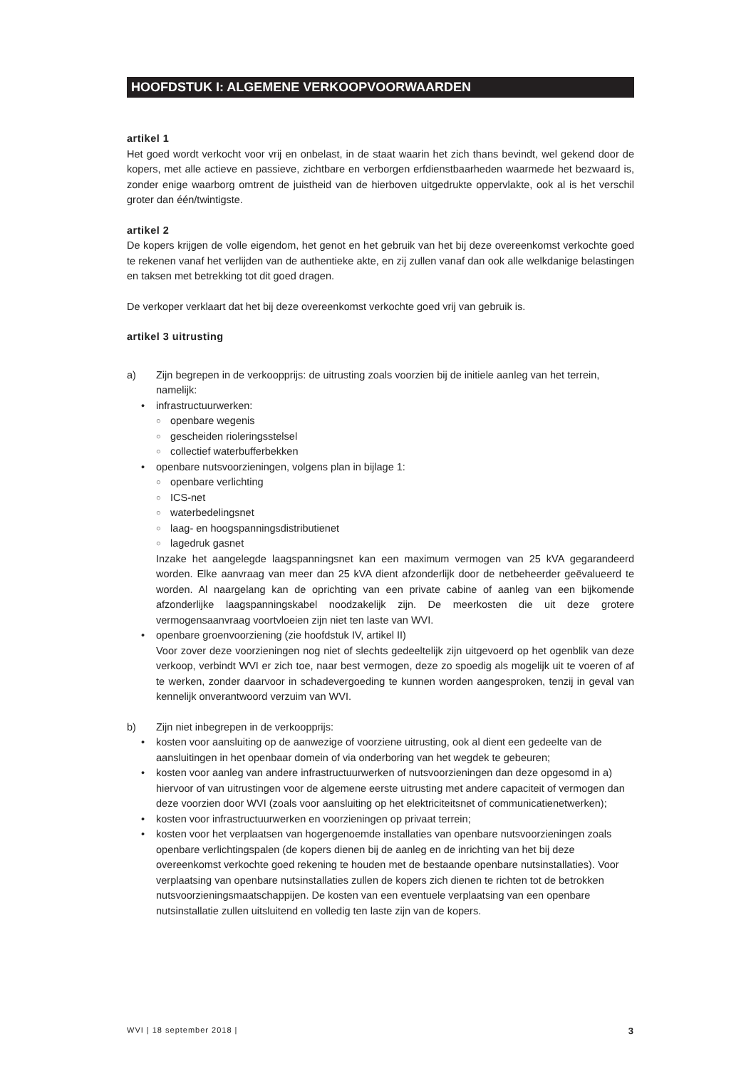HOOFDSTUK I: ALGEMENE VERKOOPVOORWAARDEN
artikel 1
Het goed wordt verkocht voor vrij en onbelast, in de staat waarin het zich thans bevindt, wel gekend door de kopers, met alle actieve en passieve, zichtbare en verborgen erfdienstbaarheden waarmede het bezwaard is, zonder enige waarborg omtrent de juistheid van de hierboven uitgedrukte oppervlakte, ook al is het verschil groter dan één/twintigste.
artikel 2
De kopers krijgen de volle eigendom, het genot en het gebruik van het bij deze overeenkomst verkochte goed te rekenen vanaf het verlijden van de authentieke akte, en zij zullen vanaf dan ook alle welkdanige belastingen en taksen met betrekking tot dit goed dragen.
De verkoper verklaart dat het bij deze overeenkomst verkochte goed vrij van gebruik is.
artikel 3 uitrusting
a) Zijn begrepen in de verkoopprijs: de uitrusting zoals voorzien bij de initiele aanleg van het terrein, namelijk:
• infrastructuurwerken:
○ openbare wegenis
○ gescheiden rioleringsstelsel
○ collectief waterbufferbekken
• openbare nutsvoorzieningen, volgens plan in bijlage 1:
○ openbare verlichting
○ ICS-net
○ waterbedelingsnet
○ laag- en hoogspanningsdistributienet
○ lagedruk gasnet
Inzake het aangelegde laagspanningsnet kan een maximum vermogen van 25 kVA gegarandeerd worden. Elke aanvraag van meer dan 25 kVA dient afzonderlijk door de netbeheerder geëvalueerd te worden. Al naargelang kan de oprichting van een private cabine of aanleg van een bijkomende afzonderlijke laagspanningskabel noodzakelijk zijn. De meerkosten die uit deze grotere vermogensaanvraag voortvloeien zijn niet ten laste van WVI.
• openbare groenvoorziening (zie hoofdstuk IV, artikel II)
Voor zover deze voorzieningen nog niet of slechts gedeeltelijk zijn uitgevoerd op het ogenblik van deze verkoop, verbindt WVI er zich toe, naar best vermogen, deze zo spoedig als mogelijk uit te voeren of af te werken, zonder daarvoor in schadevergoeding te kunnen worden aangesproken, tenzij in geval van kennelijk onverantwoord verzuim van WVI.
b) Zijn niet inbegrepen in de verkoopprijs:
• kosten voor aansluiting op de aanwezige of voorziene uitrusting, ook al dient een gedeelte van de aansluitingen in het openbaar domein of via onderboring van het wegdek te gebeuren;
• kosten voor aanleg van andere infrastructuurwerken of nutsvoorzieningen dan deze opgesomd in a) hiervoor of van uitrustingen voor de algemene eerste uitrusting met andere capaciteit of vermogen dan deze voorzien door WVI (zoals voor aansluiting op het elektriciteitsnet of communicatienetwerken);
• kosten voor infrastructuurwerken en voorzieningen op privaat terrein;
• kosten voor het verplaatsen van hogergenoemde installaties van openbare nutsvoorzieningen zoals openbare verlichtingspalen (de kopers dienen bij de aanleg en de inrichting van het bij deze overeenkomst verkochte goed rekening te houden met de bestaande openbare nutsinstallaties). Voor verplaatsing van openbare nutsinstallaties zullen de kopers zich dienen te richten tot de betrokken nutsvoorzieningsmaatschappijen. De kosten van een eventuele verplaatsing van een openbare nutsinstallatie zullen uitsluitend en volledig ten laste zijn van de kopers.
WVI | 18 september 2018 | 3